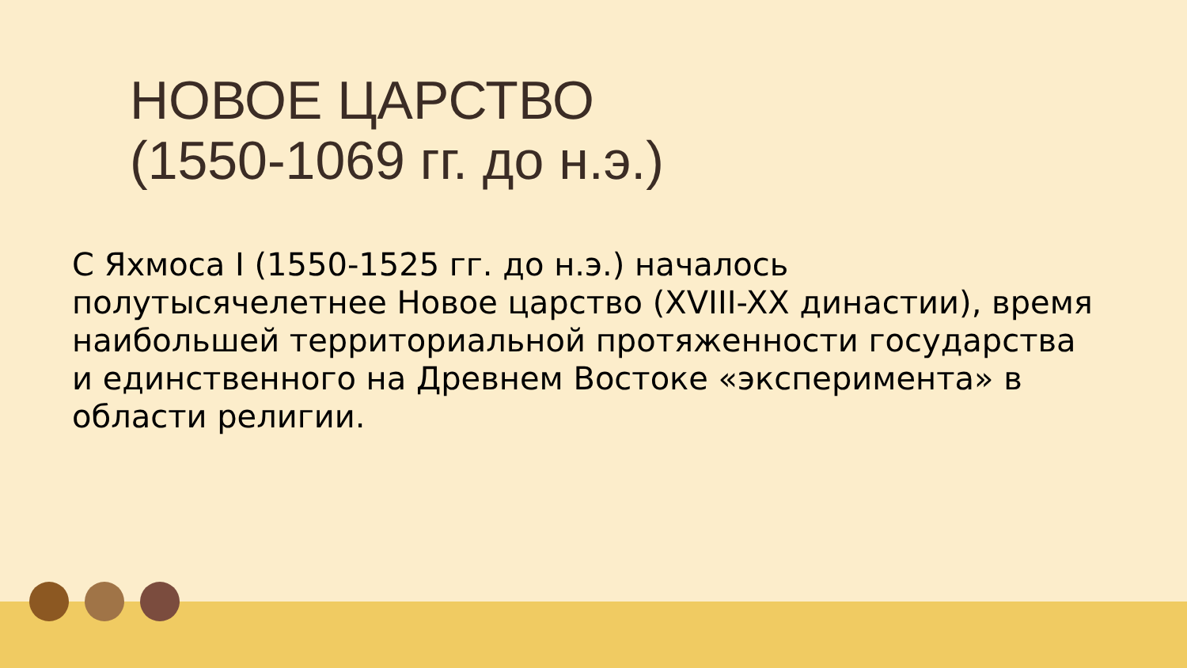НОВОЕ ЦАРСТВО
(1550-1069 гг. до н.э.)
С Яхмоса I (1550-1525 гг. до н.э.) началось полутысячелетнее Новое царство (XVIII-XX династии), время наибольшей территориальной протяженности государства и единственного на Древнем Востоке «эксперимента» в области религии.